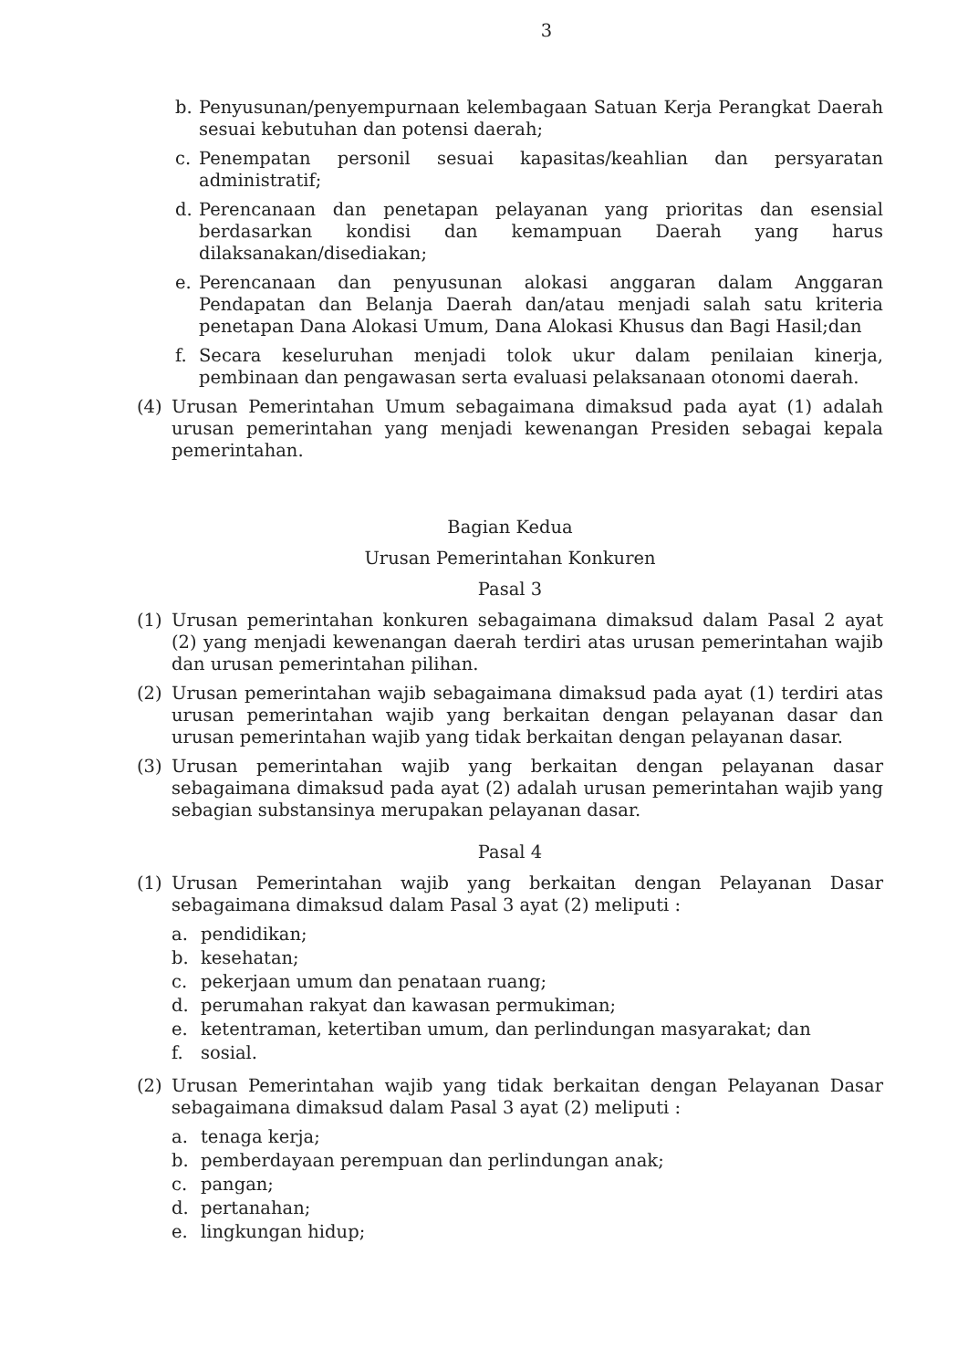3
b. Penyusunan/penyempurnaan kelembagaan Satuan Kerja Perangkat Daerah sesuai kebutuhan dan potensi daerah;
c. Penempatan personil sesuai kapasitas/keahlian dan persyaratan administratif;
d. Perencanaan dan penetapan pelayanan yang prioritas dan esensial berdasarkan kondisi dan kemampuan Daerah yang harus dilaksanakan/disediakan;
e. Perencanaan dan penyusunan alokasi anggaran dalam Anggaran Pendapatan dan Belanja Daerah dan/atau menjadi salah satu kriteria penetapan Dana Alokasi Umum, Dana Alokasi Khusus dan Bagi Hasil;dan
f. Secara keseluruhan menjadi tolok ukur dalam penilaian kinerja, pembinaan dan pengawasan serta evaluasi pelaksanaan otonomi daerah.
(4) Urusan Pemerintahan Umum sebagaimana dimaksud pada ayat (1) adalah urusan pemerintahan yang menjadi kewenangan Presiden sebagai kepala pemerintahan.
Bagian Kedua
Urusan Pemerintahan Konkuren
Pasal 3
(1) Urusan pemerintahan konkuren sebagaimana dimaksud dalam Pasal 2 ayat (2) yang menjadi kewenangan daerah terdiri atas urusan pemerintahan wajib dan urusan pemerintahan pilihan.
(2) Urusan pemerintahan wajib sebagaimana dimaksud pada ayat (1) terdiri atas urusan pemerintahan wajib yang berkaitan dengan pelayanan dasar dan urusan pemerintahan wajib yang tidak berkaitan dengan pelayanan dasar.
(3) Urusan pemerintahan wajib yang berkaitan dengan pelayanan dasar sebagaimana dimaksud pada ayat (2) adalah urusan pemerintahan wajib yang sebagian substansinya merupakan pelayanan dasar.
Pasal 4
(1) Urusan Pemerintahan wajib yang berkaitan dengan Pelayanan Dasar sebagaimana dimaksud dalam Pasal 3 ayat (2) meliputi :
a. pendidikan;
b. kesehatan;
c. pekerjaan umum dan penataan ruang;
d. perumahan rakyat dan kawasan permukiman;
e. ketentraman, ketertiban umum, dan perlindungan masyarakat; dan
f. sosial.
(2) Urusan Pemerintahan wajib yang tidak berkaitan dengan Pelayanan Dasar sebagaimana dimaksud dalam Pasal 3 ayat (2) meliputi :
a. tenaga kerja;
b. pemberdayaan perempuan dan perlindungan anak;
c. pangan;
d. pertanahan;
e. lingkungan hidup;